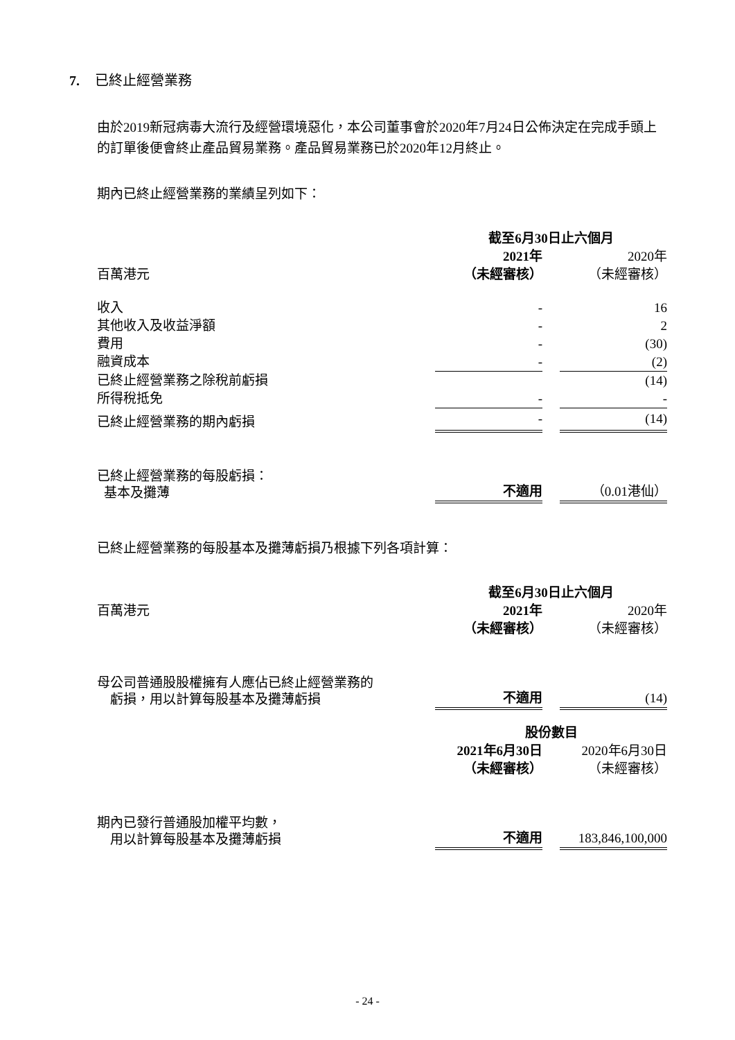7. 已終止經營業務
由於2019新冠病毒大流行及經營環境惡化，本公司董事會於2020年7月24日公佈決定在完成手頭上的訂單後便會終止產品貿易業務。產品貿易業務已於2020年12月終止。
期內已終止經營業務的業績呈列如下：
| | 截至6月30日止六個月 | | |
| | 2021年 | | 2020年 |
| 百萬港元 | （未經審核） | | （未經審核） |
| 收入 | - | | 16 |
| 其他收入及收益淨額 | - | | 2 |
| 費用 | - | | (30) |
| 融資成本 | - | | (2) |
| 已終止經營業務之除稅前虧損 | | | (14) |
| 所得稅抵免 | - | | - |
| 已終止經營業務的期內虧損 | - | | (14) |
| 已終止經營業務的每股虧損： 基本及攤薄 | 不適用 | | （0.01港仙） |
已終止經營業務的每股基本及攤薄虧損乃根據下列各項計算：
| | 截至6月30日止六個月 | | |
| 百萬港元 | 2021年 | | 2020年 |
| | （未經審核） | | （未經審核） |
| 母公司普通股股權擁有人應佔已終止經營業務的 虧損，用以計算每股基本及攤薄虧損 | 不適用 | | (14) |
| | 股份數目 | | |
| | 2021年6月30日 | | 2020年6月30日 |
| | （未經審核） | | （未經審核） |
| 期內已發行普通股加權平均數， 用以計算每股基本及攤薄虧損 | 不適用 | | 183,846,100,000 |
- 24 -